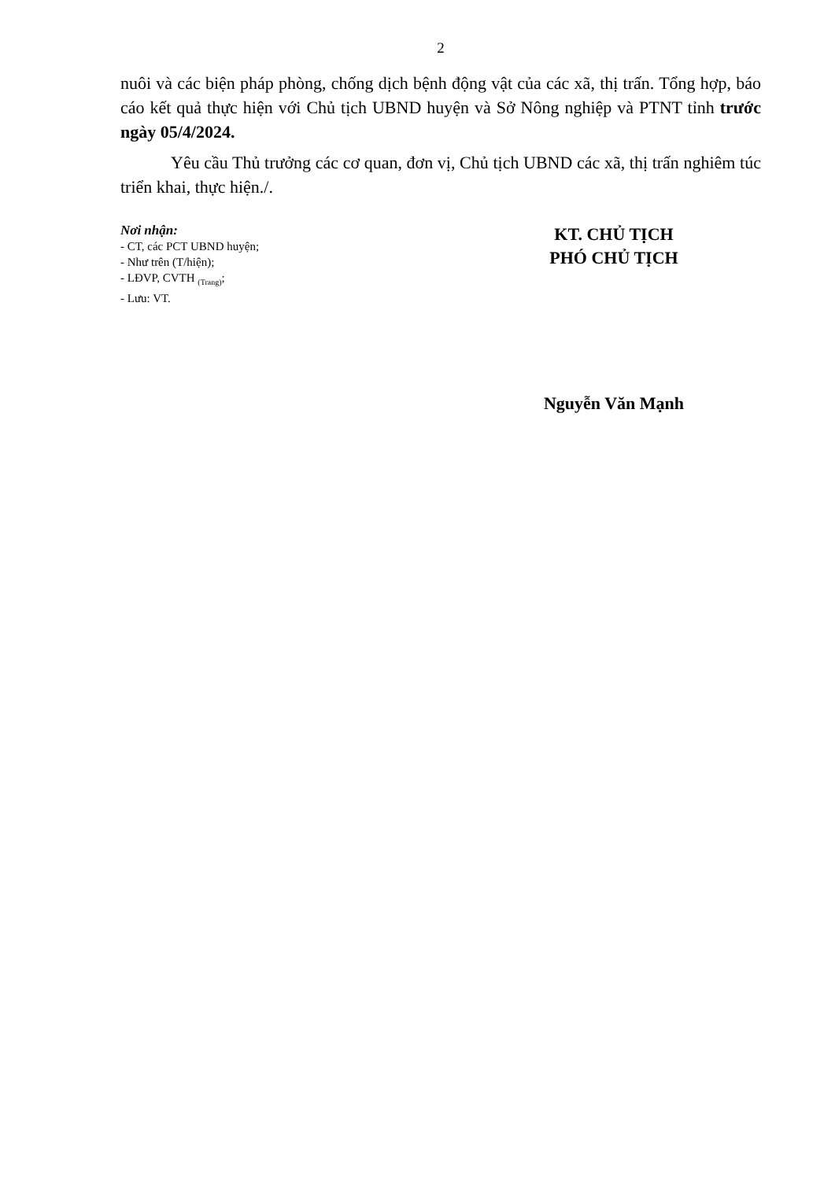2
nuôi và các biện pháp phòng, chống dịch bệnh động vật của các xã, thị trấn. Tổng hợp, báo cáo kết quả thực hiện với Chủ tịch UBND huyện và Sở Nông nghiệp và PTNT tỉnh trước ngày 05/4/2024.
Yêu cầu Thủ trưởng các cơ quan, đơn vị, Chủ tịch UBND các xã, thị trấn nghiêm túc triển khai, thực hiện./.
Nơi nhận:
- CT, các PCT UBND huyện;
- Như trên (T/hiện);
- LĐVP, CVTH <sub>(Trang)</sub>;
- Lưu: VT.
KT. CHỦ TỊCH
PHÓ CHỦ TỊCH
Nguyễn Văn Mạnh